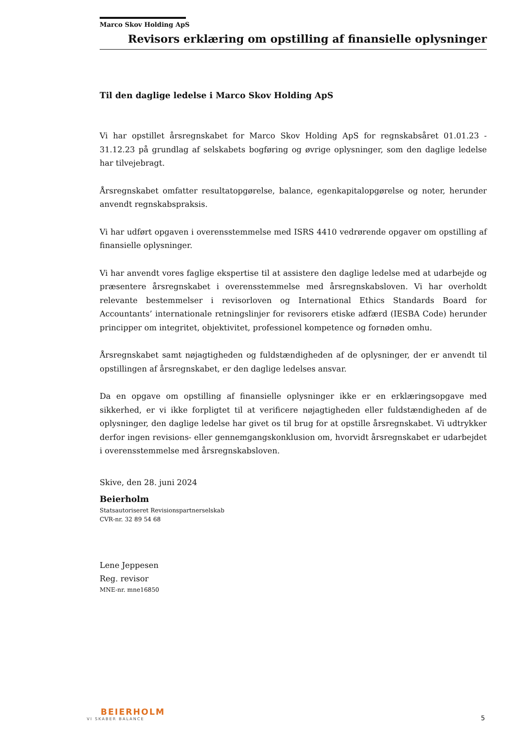Marco Skov Holding ApS
Revisors erklæring om opstilling af finansielle oplysninger
Til den daglige ledelse i Marco Skov Holding ApS
Vi har opstillet årsregnskabet for Marco Skov Holding ApS for regnskabsåret 01.01.23 - 31.12.23 på grundlag af selskabets bogføring og øvrige oplysninger, som den daglige ledelse har tilvejebragt.
Årsregnskabet omfatter resultatopgørelse, balance, egenkapitalopgørelse og noter, herunder anvendt regnskabspraksis.
Vi har udført opgaven i overensstemmelse med ISRS 4410 vedrørende opgaver om opstilling af finansielle oplysninger.
Vi har anvendt vores faglige ekspertise til at assistere den daglige ledelse med at udarbejde og præsentere årsregnskabet i overensstemmelse med årsregnskabsloven. Vi har overholdt relevante bestemmelser i revisorloven og International Ethics Standards Board for Accountants’ internationale retningslinjer for revisorers etiske adfærd (IESBA Code) herunder principper om integritet, objektivitet, professionel kompetence og fornøden omhu.
Årsregnskabet samt nøjagtigheden og fuldstændigheden af de oplysninger, der er anvendt til opstillingen af årsregnskabet, er den daglige ledelses ansvar.
Da en opgave om opstilling af finansielle oplysninger ikke er en erklæringsopgave med sikkerhed, er vi ikke forpligtet til at verificere nøjagtigheden eller fuldstændigheden af de oplysninger, den daglige ledelse har givet os til brug for at opstille årsregnskabet. Vi udtrykker derfor ingen revisions- eller gennemgangskonklusion om, hvorvidt årsregnskabet er udarbejdet i overensstemmelse med årsregnskabsloven.
Skive, den 28. juni 2024
Beierholm
Statsautoriseret Revisionspartnerselskab
CVR-nr. 32 89 54 68
Lene Jeppesen
Reg. revisor
MNE-nr. mne16850
BEIERHOLM
VI SKABER BALANCE
5